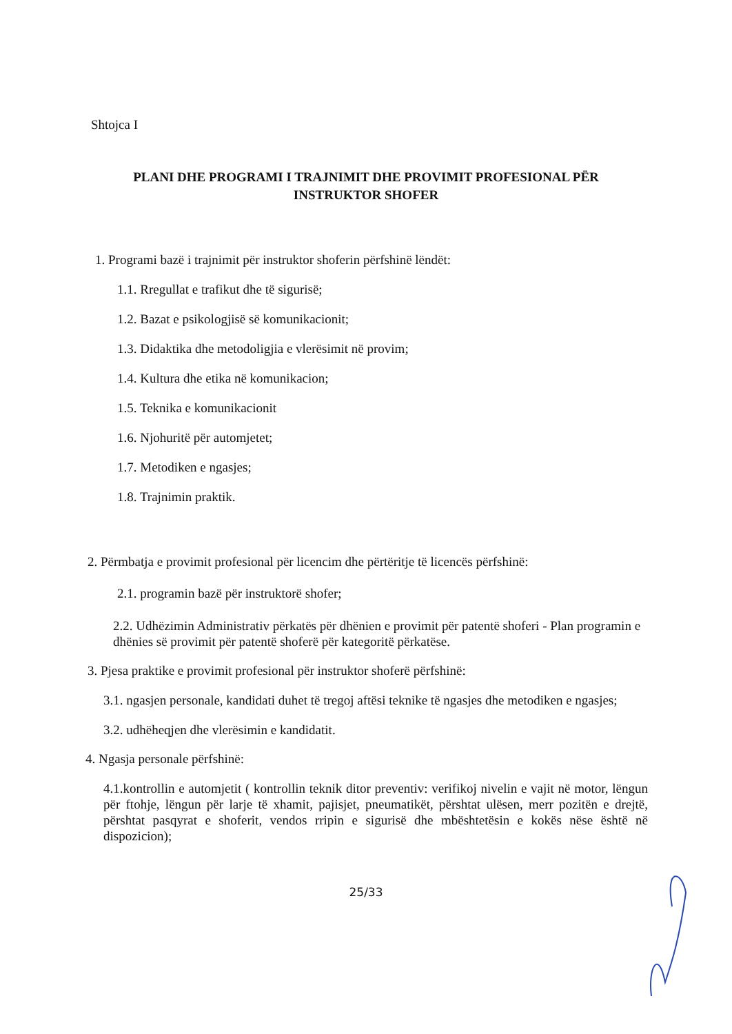Shtojca I
PLANI DHE PROGRAMI I TRAJNIMIT DHE PROVIMIT PROFESIONAL PËR INSTRUKTOR SHOFER
1. Programi bazë i trajnimit për instruktor shoferin përfshinë lëndët:
1.1. Rregullat e trafikut dhe të sigurisë;
1.2. Bazat e psikologjisë së komunikacionit;
1.3. Didaktika dhe metodoligjia e vlerësimit në provim;
1.4. Kultura dhe etika në komunikacion;
1.5. Teknika e komunikacionit
1.6. Njohuritë për automjetet;
1.7. Metodiken e ngasjes;
1.8. Trajnimin praktik.
2. Përmbatja e provimit profesional për licencim dhe përtëritje të licencës përfshinë:
2.1. programin bazë për instruktorë shofer;
2.2. Udhëzimin Administrativ përkatës për dhënien e provimit për patentë shoferi - Plan programin e dhënies së provimit për patentë shoferë për kategoritë përkatëse.
3. Pjesa praktike e provimit profesional për instruktor shoferë përfshinë:
3.1. ngasjen personale, kandidati duhet të tregoj aftësi teknike të ngasjes dhe metodiken e ngasjes;
3.2. udhëheqjen dhe vlerësimin e kandidatit.
4. Ngasja personale përfshinë:
4.1.kontrollin e automjetit ( kontrollin teknik ditor preventiv: verifikoj nivelin e vajit në motor, lëngun për ftohje, lëngun për larje të xhamit, pajisjet, pneumatikët, përshtat ulësen, merr pozitën e drejtë, përshtat pasqyrat e shoferit, vendos rripin e sigurisë dhe mbështetësin e kokës nëse është në dispozicion);
25/33